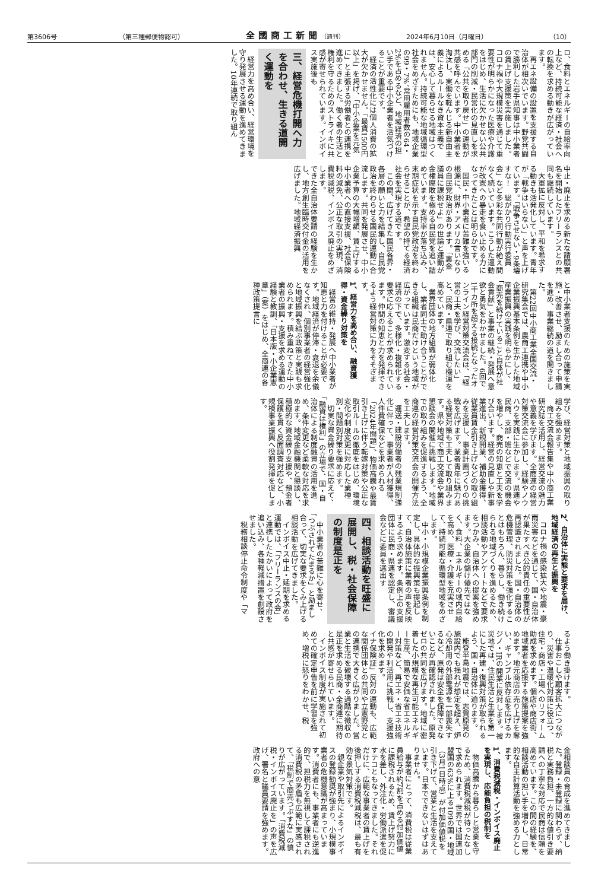第3606号 （第三種郵便物認可） 全國商工新聞（週刊） 2024年6月10日（月曜日） （10）
ロ、食料とエネルギーの自給率向上など、持続可能な経済・社会への転換を求める動きが広がっています。
再エネ設備の設置を支援する自治体が相次いでいます。野党共闘で勝利した岩手県知事は中小業者の賃上げ支援策を実施しました。コロナ禍や大規模災害を通じて重要性が明らかになった医療や介護をはじめ、生活に欠かせない公共部門の削減・民営化の見直しを求める「公共を取り戻せ」の運動が共感を呼んでいます。中小業者を淘汰し、実働を軽んじる新自由主義によるルールなき資本主義では、安心して暮らせる地域はつくれません。持続可能な地域循環型社会をめざすためにも、地域企業の99・7%、常用雇用者数の64・2%を占めるなど、地域経済の担い手である中小企業者を活気づけることが重要です。
経済の活性化には個人消費の拡大が欠かせません。「最賃1500円以上」を掲げ、「中小企業を元気に」と主張する労働者との連携を進めてきました。働く者の生活と権利を守るためのストライキに共感が寄せられています。インボイス実施後も
三、経営危機打開へ力を合わせ、生きる道開く運動を
経営力を高め合い、経営環境を守り発展させる運動を進めてきました。10年連続で取り組ん
中止・廃止を求める新たな請願署名を開始したフリーランスとの共同も継続しています。
大軍拡に反対し、平和を希求する動きも活発化しています。青年が「戦争はいらない」と声を上げています。「戦争させない・9条壊すな！　総がかり行動実行委員会」など多彩な共同行動が絶え間なく続いています。こうした運動が改憲への暴走を食い止める力になってきたことは明らかです。
国民・中小業者に苦難を強いる根源に、財界・アメリカ言いなりの自民党政治があります。「裏金議員に課税せよ」の世論と運動が金権腐敗を極める自民党を追い詰めています。支持率が落ち込み、末期症状を示す自民党政治を終わらせることが、希望の持てる経済社会を実現する道です。
この間、広げてきた国民各界・各層の願いと力を結集し、自民党政治を終わらせる国民的運動に合流します。共同を発展させ、中小企業予算の大幅増額、賃上げする中小業者への直接支援、社会保険料の減免、公正な取引の実現、消費税減税、インボイス廃止をめざします。
できた全自治体要請の経験を生かし、地方創生臨時交付金の活用を広げました。地域経済振興
と中小業者支援のための施策を実施・改善させ、励まし合って申請を進め、事業継続の道を開きました。
第22回中小商工業全国交流・研究集会では、農商工連携や中小企業振興基本条例を生かした地域産業振興の実践を明らかにし、「商売を続けていること自体が社会貢献」と事業の継続・発展へ意欲と勇気をわかせました。6回で1千カ所を超える接続となったオンライン経営対策交流会は、「経営の工夫を学び、交流したい」と、民商・県連で取り組む機運を高めています。
業界団体の地方組織が弱体化し、業者同士で助け合うことができる組織は民商だけという地域が広がっています。激変する社会・経済の下で、多様化・複雑化する要求に応えることが求められています。仲間の知恵と力を発揮できるよう経営対策に力をそそぎます。
1、経営力を高め合い、融資獲得・資金繰り対策を
経営の維持・発展へ中小業者が知恵と力を付けることが必要です。地域経済が停滞・衰退を余儀なくされ、個別事業者の経営強化と地域振興を結ぶ政策と実践も求められます。積み重ねてきた中小業者の振興・支援を求める運動の経験と教訓、「日本版・小企業憲章」（案）をはじめ、全商連の各種政策提言に
学び、経営対策と地域振興の取り組みを強めます。
商工交流会報告集や中小商工業研究誌を活用し、経営交流の魅力や意義を学びます。全商連の経営対策交流会に参加し、経験やノウハウを実践に生かします。県連や民商、支部・班などで交流の機会を増やし、商売の知恵と工夫を学び合います。経営の見直しや新事業進出、新規開業、補助金獲得、従業員賃金引き上げなどの取り組みを支援し、事業計画づくりの挑戦を広げます。業者青年に魅力ある経営対策も工夫して取り組みます。県や地域で商工交流会や業界懇談会の開催に挑戦します。地域での取り組みを促進するよう、全商連の経営対策交流会の開催方法を工夫します。
運送・建設労働者の残業規制強化に伴って、事業者が人材獲得、人件費確保などを求められる「2024年問題」、物価高騰や最賃引き上げに伴う転嫁対策や公正な取引ルールの徹底をはじめ、環境変化や制度変更に対応した業種別・問題別対策を強めます。
切実な資金繰り要求に応えて、「融資は権利」の立場で、国・自治体による制度融資の活用を進め、条件変更など柔軟な対応を求めます。地域金融機関と懇談し、積極的な資金繰り支援や、預金者保護を貫く反面調査対応など、小規模事業振興へ役割発揮を促します。
2、自治体に実態と要求を届け、地域経済の再生と振興を
コロナ禍の感染拡大や地震・豪雨災害などを通じて、国・自治体が果たすべき公的責任の重要性が再認識されました。国・自治体の危機管理、防災対策を強化することはもちろん、暮らし、働き続けられる地域づくりを進めるため、相談活動やアンケートなどで要求をつかみ、自治体への提案を強めます。大企業の儲け優先ではなく、食料、エネルギーの域内自給を高め、医療・介護を充実させて、持続可能な循環型地域をめざします。
中小・小規模企業振興条例を制定し、具体的な振興策も提起して、自治体施策に業者の声を反映するよう求めます。条例上の支援団体に民商・県連を認定し、審議会などに委員を選出す
四、相談活動を旺盛に展開し、税・社会保障の制度是正を
中小業者の苦難に心を寄せ、「つぶされてたまるか」と励まし合って、切実な要求をくみ上げる相談活動を広げてきました。
インボイス中止・延期を求める運動では、「フリーランスの会」と連携したたかいによって政府を追い込み、各種軽減措置を創設させました。
税務相談停止命令制度や「マ
るよう働き掛けます。
仕事おこしや顧客拡大につながり、災害や温暖化対策に役立つ、住宅・商店・工場へのリフォーム助成を求めます。個店や商店街、地域業者を応援する施策提案を強めます。地元商店の売り上げを奪い、ギャンブル依存症を広げるカジノ・IRの開業に反対します。被災地では、住民生活と生業を第一にした再建・復興対策が取られるよう、国・自治体に迫ります。
能登半島地震では、志賀原発の施設内でも揺れが想定を超え、炉心冷却用の外部電源を一部喪失するなど、原発は安全を保障できないことが再確認されました。原発ゼロの共同を広げます。地域に密着した小規模な再生可能エネルギー生産、簡易で安価な省エネルギー対策など、再エネ・省エネ技術の開発や利活用に挑戦し、支援強化を求めます。
イナ保険証」反対の運動も、広範な関係団体との共同や立憲野党との連携で大きく広がりました。営業と生活を破壊する過酷な徴収の是正を求める民商・全商連に期待と共感が寄せられています。
インボイス制度が実施されて初めての確定申告を前に学習を強め、増税に怒りをわかせ、税
金相談員の育成を進めてきました。登録・未登録に関わらず、納税と実務負担、一方的な値引き要請への丁寧な対応で民商は信頼を高めています。この間の経験を、相談活動の担い手を増やし、日常的な自主計算活動を強める力とします。
1、消費税減税・インボイス廃止を実現し、応能負担の税制を
物価高騰から暮らしと営業を守るため、消費税減税が待ったなしで求められます。世界では国連加盟国の63%に上る109の国・地域（3月1日時点）が付加価値税を引き下げて、営業と生活を支えています。日本でできないはずはありません。
事業者にとって、消費税は従業員給与が約7割を占める付加価値に課税されるため、賃上げ努力に水を差し、外注化・労働派遣を促すテコともなってきました。それだけに、広範な事業者の賃上げを後押しする消費税減税は、最も有効な景気対策です。
親企業や取引先によるインボイスの登録勧奨が強まり、小規模事業者の危機意識が高まっています。消費者にも、事業者にも逆進的で、担税力を無視して課税される消費税の矛盾も広範に実感されて、「税制で商売つぶすな」の憤りが広がっています。「消費税減税・インボイス廃止を」の声を広げ、署名と議員要請を強めます。政府への意